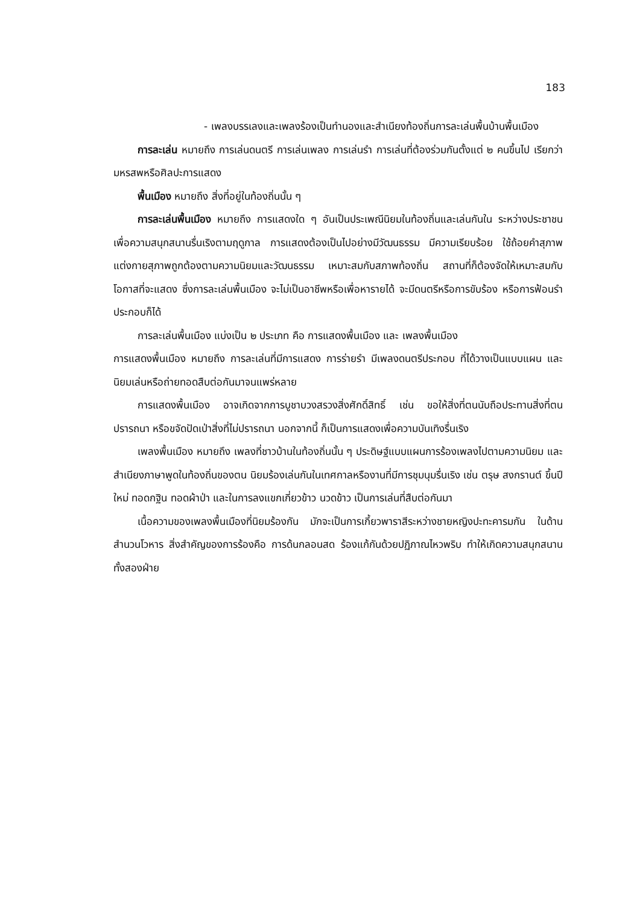183
- เพลงบรรเลงและเพลงร้องเป็นทำนองและสำเนียงท้องถิ่นการละเล่นพื้นบ้านพื้นเมือง
การละเล่น หมายถึง การเล่นดนตรี การเล่นเพลง การเล่นรำ การเล่นที่ต้องร่วมกันตั้งแต่ ๒ คนขึ้นไป เรียกว่า มหรสพหรือศิลปะการแสดง
พื้นเมือง หมายถึง สิ่งที่อยู่ในท้องถิ่นนั้น ๆ
การละเล่นพื้นเมือง หมายถึง การแสดงใด ๆ อันเป็นประเพณีนิยมในท้องถิ่นและเล่นกันใน ระหว่างประชาชน เพื่อความสนุกสนานรื่นเริงตามฤดูกาล การแสดงต้องเป็นไปอย่างมีวัฒนธรรม มีความเรียบร้อย ใช้ถ้อยคำสุภาพ แต่งกายสุภาพถูกต้องตามความนิยมและวัฒนธรรม เหมาะสมกับสภาพท้องถิ่น สถานที่ก็ต้องจัดให้เหมาะสมกับโอกาสที่จะแสดง ซึ่งการละเล่นพื้นเมือง จะไม่เป็นอาชีพหรือเพื่อหารายได้ จะมีดนตรีหรือการขับร้อง หรือการฟ้อนรำประกอบก็ได้
การละเล่นพื้นเมือง แบ่งเป็น ๒ ประเภท คือ การแสดงพื้นเมือง และ เพลงพื้นเมือง
การแสดงพื้นเมือง หมายถึง การละเล่นที่มีการแสดง การร่ายรำ มีเพลงดนตรีประกอบ ที่ได้วางเป็นแบบแผน และนิยมเล่นหรือถ่ายทอดสืบต่อกันมาจนแพร่หลาย
การแสดงพื้นเมือง อาจเกิดจากการบูชาบวงสรวงสิ่งศักดิ์สิทธิ์ เช่น ขอให้สิ่งที่ตนนับถือประทานสิ่งที่ตนปรารถนา หรือขจัดปัดเป่าสิ่งที่ไม่ปรารถนา นอกจากนี้ ก็เป็นการแสดงเพื่อความบันเทิงรื่นเริง
เพลงพื้นเมือง หมายถึง เพลงที่ชาวบ้านในท้องถิ่นนั้น ๆ ประดิษฐ์แบบแผนการร้องเพลงไปตามความนิยม และสำเนียงภาษาพูดในท้องถิ่นของตน นิยมร้องเล่นกันในเทศกาลหรืองานที่มีการชุมนุมรื่นเริง เช่น ตรุษ สงกรานต์ ขึ้นปีใหม่ ทอดกฐิน ทอดผ้าป่า และในการลงแขกเกี่ยวข้าว นวดข้าว เป็นการเล่นที่สืบต่อกันมา
เนื้อความของเพลงพื้นเมืองที่นิยมร้องกัน มักจะเป็นการเกี้ยวพาราสีระหว่างชายหญิงปะทะคารมกัน ในด้านสำนวนโวหาร สิ่งสำคัญของการร้องคือ การด้นกลอนสด ร้องแก้กันด้วยปฏิภาณไหวพริบ ทำให้เกิดความสนุกสนานทั้งสองฝ่าย